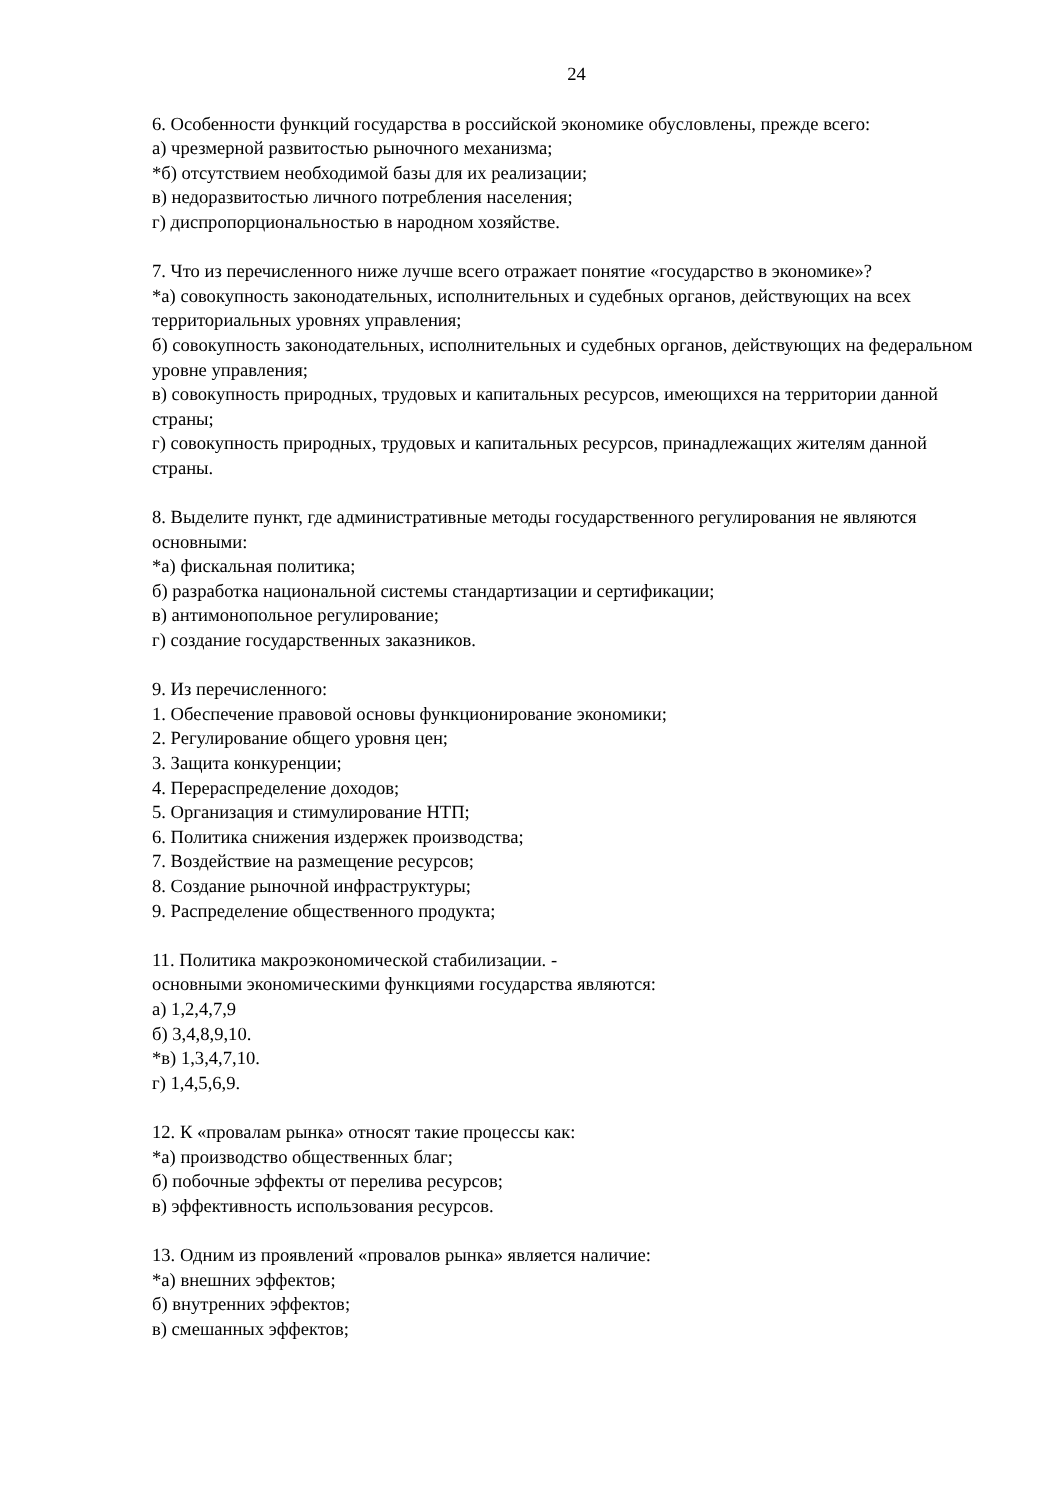24
6. Особенности функций государства в российской экономике обусловлены, прежде всего:
а) чрезмерной развитостью рыночного механизма;
*б) отсутствием необходимой базы для их реализации;
в) недоразвитостью личного потребления населения;
г) диспропорциональностью в народном хозяйстве.
7. Что из перечисленного ниже лучше всего отражает понятие «государство в экономике»?
*а) совокупность законодательных, исполнительных и судебных органов, действующих на всех территориальных уровнях управления;
б) совокупность законодательных, исполнительных и судебных органов, действующих на федеральном уровне управления;
в) совокупность природных, трудовых и капитальных ресурсов, имеющихся на территории данной страны;
г) совокупность природных, трудовых и капитальных ресурсов, принадлежащих жителям данной страны.
8. Выделите пункт, где административные методы государственного регулирования не являются основными:
*а) фискальная политика;
б) разработка национальной системы стандартизации и сертификации;
в) антимонопольное регулирование;
г) создание государственных заказников.
9. Из перечисленного:
1. Обеспечение правовой основы функционирование экономики;
2. Регулирование общего уровня цен;
3. Защита конкуренции;
4. Перераспределение доходов;
5. Организация и стимулирование НТП;
6. Политика снижения издержек производства;
7. Воздействие на размещение ресурсов;
8. Создание рыночной инфраструктуры;
9. Распределение общественного продукта;
11. Политика макроэкономической стабилизации. -
основными экономическими функциями государства являются:
а) 1,2,4,7,9
б) 3,4,8,9,10.
*в) 1,3,4,7,10.
г) 1,4,5,6,9.
12. К «провалам рынка» относят такие процессы как:
*а) производство общественных благ;
б) побочные эффекты от перелива ресурсов;
в) эффективность использования ресурсов.
13. Одним из проявлений «провалов рынка» является наличие:
*а) внешних эффектов;
б) внутренних эффектов;
в) смешанных эффектов;